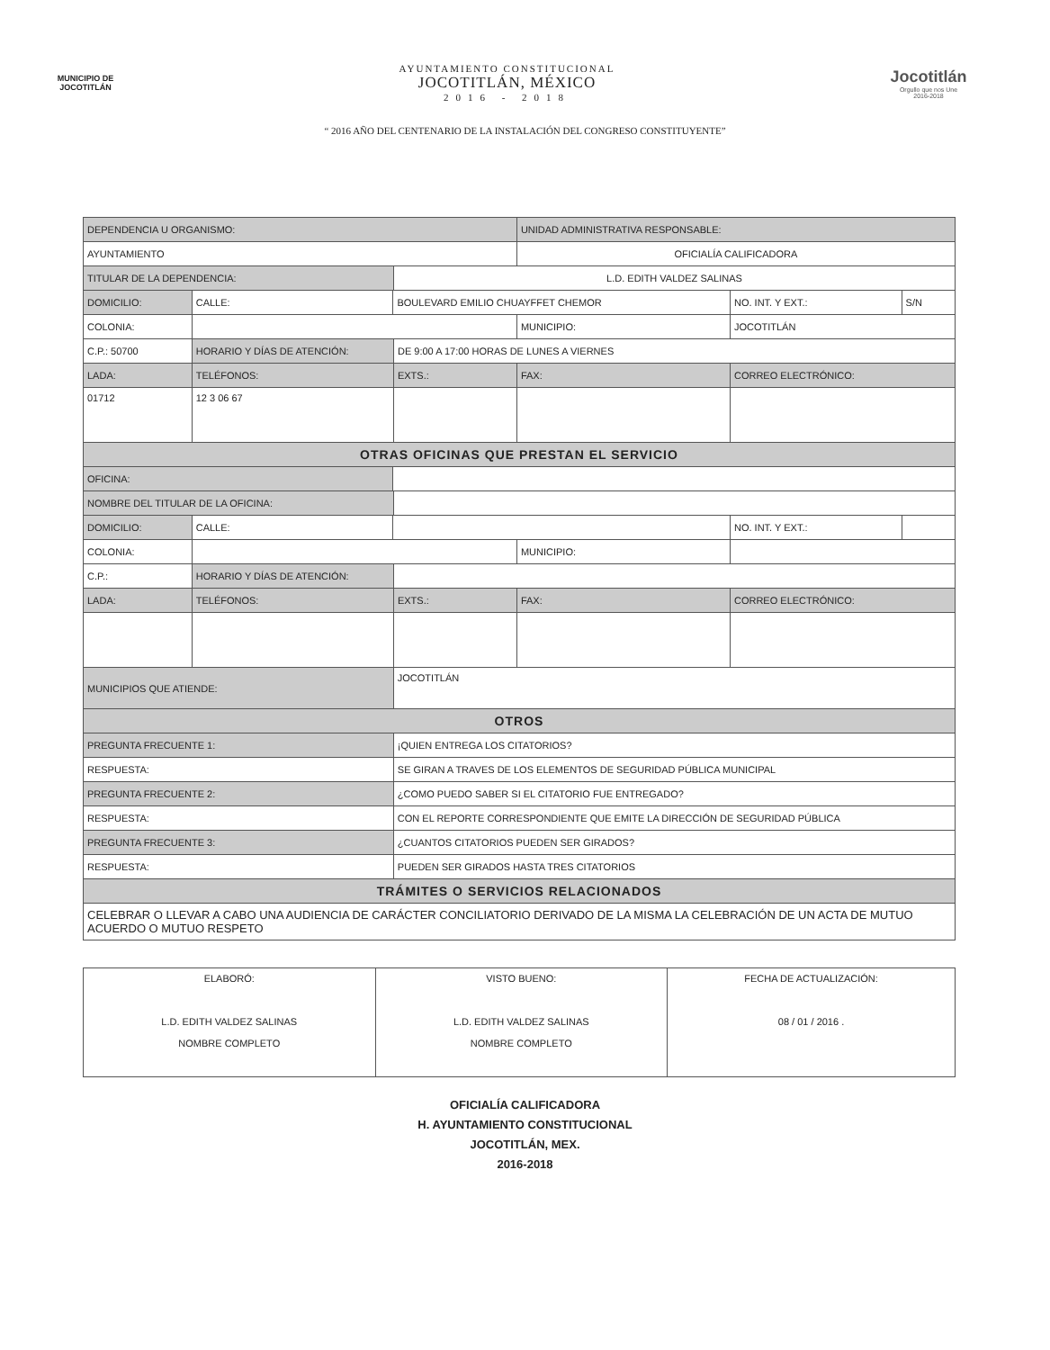MUNICIPIO DE
JOCOTITLÁN
AYUNTAMIENTO CONSTITUCIONAL
JOCOTITLÁN, MÉXICO
2016 - 2018
Jocotitlán
Orgullo que nos Une
2016-2018
“ 2016 AÑO DEL CENTENARIO DE LA INSTALACIÓN DEL CONGRESO CONSTITUYENTE”
| DEPENDENCIA U ORGANISMO: | | | | | | UNIDAD ADMINISTRATIVA RESPONSABLE: | | | |
| AYUNTAMIENTO | | | | | | OFICIALÍA CALIFICADORA | | | |
| TITULAR DE LA DEPENDENCIA: | | | | L.D. EDITH VALDEZ SALINAS | | | | | |
| DOMICILIO: | CALLE: | BOULEVARD EMILIO CHUAYFFET CHEMOR | | | | | | NO. INT. Y EXT.: | S/N |
| COLONIA: | | | | | | MUNICIPIO: | JOCOTITLÁN | | |
| C.P.: 50700 | HORARIO Y DÍAS DE ATENCIÓN: | | | DE 9:00 A 17:00 HORAS DE LUNES A VIERNES | | | | | |
| LADA: | TELÉFONOS: | | | EXTS.: | FAX: | | CORREO ELECTRÓNICO: | | |
| 01712 | 12 3 06 67 | | | | | | | | |
| OTRAS OFICINAS QUE PRESTAN EL SERVICIO | | | | | | | | | |
| OFICINA: | | | | | | | | | |
| NOMBRE DEL TITULAR DE LA OFICINA: | | | | | | | | | |
| DOMICILIO: | CALLE: | | | | | | | NO. INT. Y EXT.: | |
| COLONIA: | | | | | | MUNICIPIO: | | | |
| C.P.: | HORARIO Y DÍAS DE ATENCIÓN: | | | | | | | | |
| LADA: | TELÉFONOS: | | | EXTS.: | FAX: | | CORREO ELECTRÓNICO: | | |
| MUNICIPIOS QUE ATIENDE: | | | JOCOTITLÁN | | | | | | |
| OTROS | | | | | | | | | |
| PREGUNTA FRECUENTE 1: | | | ¡QUIEN ENTREGA LOS CITATORIOS? | | | | | | |
| RESPUESTA: | | | SE GIRAN A TRAVES DE LOS ELEMENTOS DE SEGURIDAD PÚBLICA MUNICIPAL | | | | | | |
| PREGUNTA FRECUENTE 2: | | | ¿COMO PUEDO SABER SI EL CITATORIO FUE ENTREGADO? | | | | | | |
| RESPUESTA: | | | CON EL REPORTE CORRESPONDIENTE QUE EMITE LA DIRECCIÓN DE SEGURIDAD PÚBLICA | | | | | | |
| PREGUNTA FRECUENTE 3: | | | ¿CUANTOS CITATORIOS PUEDEN SER GIRADOS? | | | | | | |
| RESPUESTA: | | | PUEDEN SER GIRADOS HASTA TRES CITATORIOS | | | | | | |
| TRÁMITES O SERVICIOS RELACIONADOS | | | | | | | | | |
| CELEBRAR O LLEVAR A CABO UNA AUDIENCIA DE CARÁCTER CONCILIATORIO DERIVADO DE LA MISMA LA CELEBRACIÓN DE UN ACTA DE MUTUO ACUERDO O MUTUO RESPETO | | | | | | | | | |
| ELABORÓ: L.D. EDITH VALDEZ SALINAS NOMBRE COMPLETO | VISTO BUENO: L.D. EDITH VALDEZ SALINAS NOMBRE COMPLETO | FECHA DE ACTUALIZACIÓN: 08 / 01 / 2016 . |
OFICIALÍA CALIFICADORA
H. AYUNTAMIENTO CONSTITUCIONAL
JOCOTITLÁN, MEX.
2016-2018